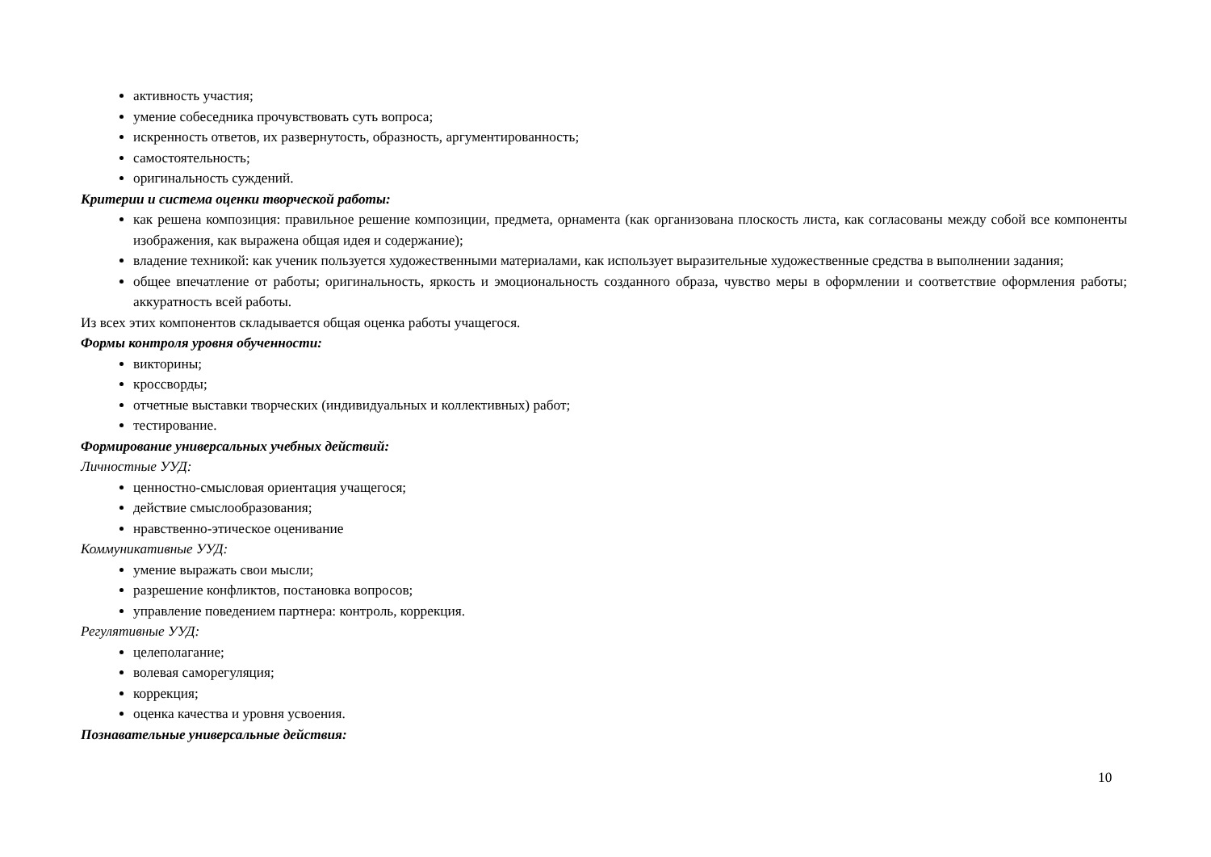активность участия;
умение собеседника прочувствовать суть вопроса;
искренность ответов, их развернутость, образность, аргументированность;
самостоятельность;
оригинальность суждений.
Критерии и система оценки творческой работы:
как решена композиция: правильное решение композиции, предмета, орнамента (как организована плоскость листа, как согласованы между собой все компоненты изображения, как выражена общая идея и содержание);
владение техникой: как ученик пользуется художественными материалами, как использует выразительные художественные средства в выполнении задания;
общее впечатление от работы; оригинальность, яркость и эмоциональность созданного образа, чувство меры в оформлении и соответствие оформления работы; аккуратность всей работы.
Из всех этих компонентов складывается общая оценка работы учащегося.
Формы контроля уровня обученности:
викторины;
кроссворды;
отчетные выставки творческих (индивидуальных и коллективных) работ;
тестирование.
Формирование универсальных учебных действий:
Личностные УУД:
ценностно-смысловая ориентация учащегося;
действие смыслообразования;
нравственно-этическое оценивание
Коммуникативные УУД:
умение выражать свои мысли;
разрешение конфликтов, постановка вопросов;
управление поведением партнера: контроль, коррекция.
Регулятивные УУД:
целеполагание;
волевая саморегуляция;
коррекция;
оценка качества и уровня усвоения.
Познавательные универсальные действия:
10